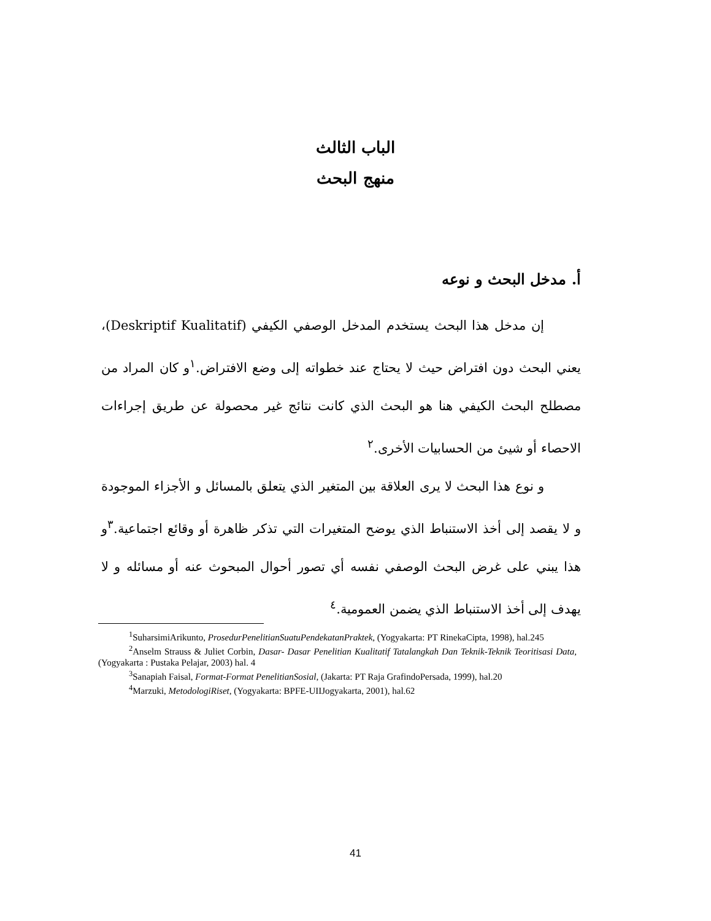الباب الثالث
منهج البحث
أ. مدخل البحث و نوعه
إن مدخل هذا البحث يستخدم المدخل الوصفي الكيفي (Deskriptif Kualitatif)، يعني البحث دون افتراض حيث لا يحتاج عند خطواته إلى وضع الافتراض.<sup>١</sup>و كان المراد من مصطلح البحث الكيفي هنا هو البحث الذي كانت نتائج غير محصولة عن طريق إجراءات الاحصاء أو شيئ من الحسابيات الأخرى.<sup>٢</sup>
و نوع هذا البحث لا يرى العلاقة بين المتغير الذي يتعلق بالمسائل و الأجزاء الموجودة و لا يقصد إلى أخذ الاستنباط الذي يوضح المتغيرات التي تذكر ظاهرة أو وقائع اجتماعية.<sup>٣</sup>و هذا يبني على غرض البحث الوصفي نفسه أي تصور أحوال المبحوث عنه أو مسائله و لا يهدف إلى أخذ الاستنباط الذي يضمن العمومية.<sup>٤</sup>
<sup>1</sup> SuharsimiArikunto, ProsedurPenelitianSuatuPendekatanPraktek, (Yogyakarta: PT RinekaCipta, 1998), hal.245
<sup>2</sup> Anselm Strauss & Juliet Corbin, Dasar- Dasar Penelitian Kualitatif Tatalangkah Dan Teknik-Teknik Teoritisasi Data, (Yogyakarta : Pustaka Pelajar, 2003) hal. 4
<sup>3</sup> Sanapiah Faisal, Format-Format PenelitianSosial, (Jakarta: PT Raja GrafindoPersada, 1999), hal.20
<sup>4</sup> Marzuki, MetodologiRiset, (Yogyakarta: BPFE-UIIJogyakarta, 2001), hal.62
41